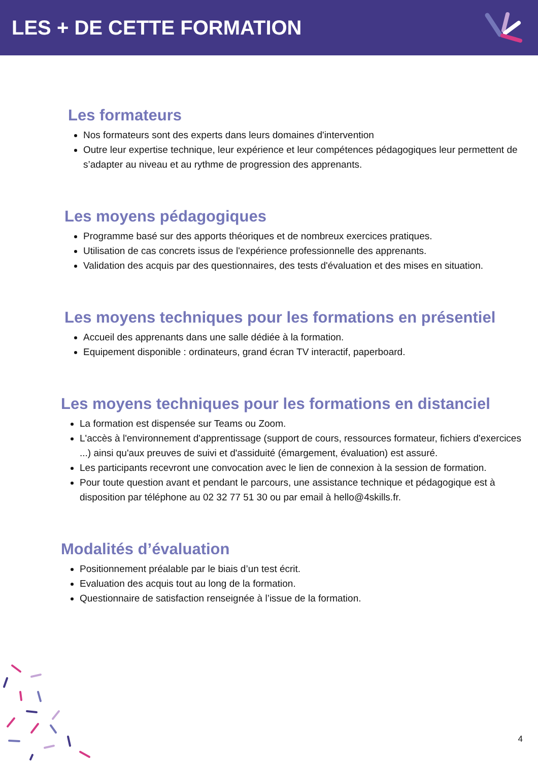LES + DE CETTE FORMATION
Les formateurs
Nos formateurs sont des experts dans leurs domaines d'intervention
Outre leur expertise technique, leur expérience et leur compétences pédagogiques leur permettent de s’adapter au niveau et au rythme de progression des apprenants.
Les moyens pédagogiques
Programme basé sur des apports théoriques et de nombreux exercices pratiques.
Utilisation de cas concrets issus de l'expérience professionnelle des apprenants.
Validation des acquis par des questionnaires, des tests d'évaluation et des mises en situation.
Les moyens techniques pour les formations en présentiel
Accueil des apprenants dans une salle dédiée à la formation.
Equipement disponible : ordinateurs, grand écran TV interactif, paperboard.
Les moyens techniques pour les formations en distanciel
La formation est dispensée sur Teams ou Zoom.
L'accès à l'environnement d'apprentissage (support de cours, ressources formateur, fichiers d'exercices ...) ainsi qu'aux preuves de suivi et d'assiduité (émargement, évaluation) est assuré.
Les participants recevront une convocation avec le lien de connexion à la session de formation.
Pour toute question avant et pendant le parcours, une assistance technique et pédagogique est à disposition par téléphone au 02 32 77 51 30 ou par email à hello@4skills.fr.
Modalités d’évaluation
Positionnement préalable par le biais d’un test écrit.
Evaluation des acquis tout au long de la formation.
Questionnaire de satisfaction renseignée à l’issue de la formation.
4